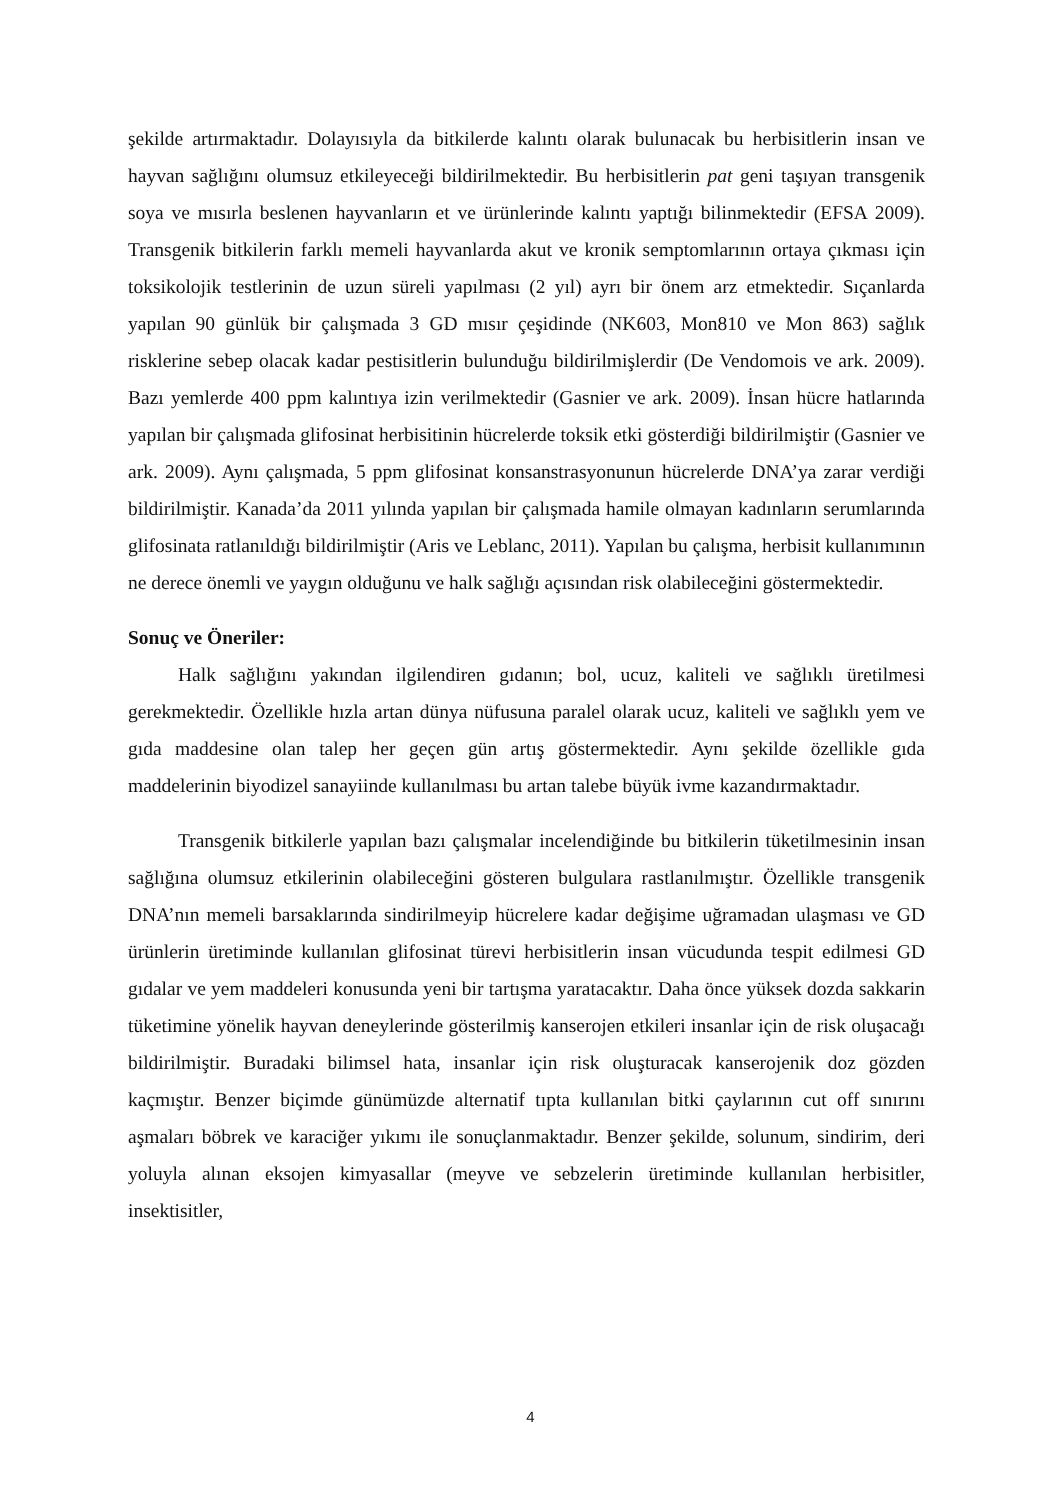şekilde artırmaktadır. Dolayısıyla da bitkilerde kalıntı olarak bulunacak bu herbisitlerin insan ve hayvan sağlığını olumsuz etkileyeceği bildirilmektedir. Bu herbisitlerin pat geni taşıyan transgenik soya ve mısırla beslenen hayvanların et ve ürünlerinde kalıntı yaptığı bilinmektedir (EFSA 2009). Transgenik bitkilerin farklı memeli hayvanlarda akut ve kronik semptomlarının ortaya çıkması için toksikolojik testlerinin de uzun süreli yapılması (2 yıl) ayrı bir önem arz etmektedir. Sıçanlarda yapılan 90 günlük bir çalışmada 3 GD mısır çeşidinde (NK603, Mon810 ve Mon 863) sağlık risklerine sebep olacak kadar pestisitlerin bulunduğu bildirilmişlerdir (De Vendomois ve ark. 2009). Bazı yemlerde 400 ppm kalıntıya izin verilmektedir (Gasnier ve ark. 2009). İnsan hücre hatlarında yapılan bir çalışmada glifosinat herbisitinin hücrelerde toksik etki gösterdiği bildirilmiştir (Gasnier ve ark. 2009). Aynı çalışmada, 5 ppm glifosinat konsanstrasyonunun hücrelerde DNA’ya zarar verdiği bildirilmiştir. Kanada’da 2011 yılında yapılan bir çalışmada hamile olmayan kadınların serumlarında glifosinata ratlanıldığı bildirilmiştir (Aris ve Leblanc, 2011). Yapılan bu çalışma, herbisit kullanımının ne derece önemli ve yaygın olduğunu ve halk sağlığı açısından risk olabileceğini göstermektedir.
Sonuç ve Öneriler:
Halk sağlığını yakından ilgilendiren gıdanın; bol, ucuz, kaliteli ve sağlıklı üretilmesi gerekmektedir. Özellikle hızla artan dünya nüfusuna paralel olarak ucuz, kaliteli ve sağlıklı yem ve gıda maddesine olan talep her geçen gün artış göstermektedir. Aynı şekilde özellikle gıda maddelerinin biyodizel sanayiinde kullanılması bu artan talebe büyük ivme kazandırmaktadır.
Transgenik bitkilerle yapılan bazı çalışmalar incelendiğinde bu bitkilerin tüketilmesinin insan sağlığına olumsuz etkilerinin olabileceğini gösteren bulgulara rastlanılmıştır. Özellikle transgenik DNA’nın memeli barsaklarında sindirilmeyip hücrelere kadar değişime uğramadan ulaşması ve GD ürünlerin üretiminde kullanılan glifosinat türevi herbisitlerin insan vücudunda tespit edilmesi GD gıdalar ve yem maddeleri konusunda yeni bir tartışma yaratacaktır. Daha önce yüksek dozda sakkarin tüketimine yönelik hayvan deneylerinde gösterilmiş kanserojen etkileri insanlar için de risk oluşacağı bildirilmiştir. Buradaki bilimsel hata, insanlar için risk oluşturacak kanserojenik doz gözden kaçmıştır. Benzer biçimde günümüzde alternatif tıpta kullanılan bitki çaylarının cut off sınırını aşmaları böbrek ve karaciğer yıkımı ile sonuçlanmaktadır. Benzer şekilde, solunum, sindirim, deri yoluyla alınan eksojen kimyasallar (meyve ve sebzelerin üretiminde kullanılan herbisitler, insektisitler,
4